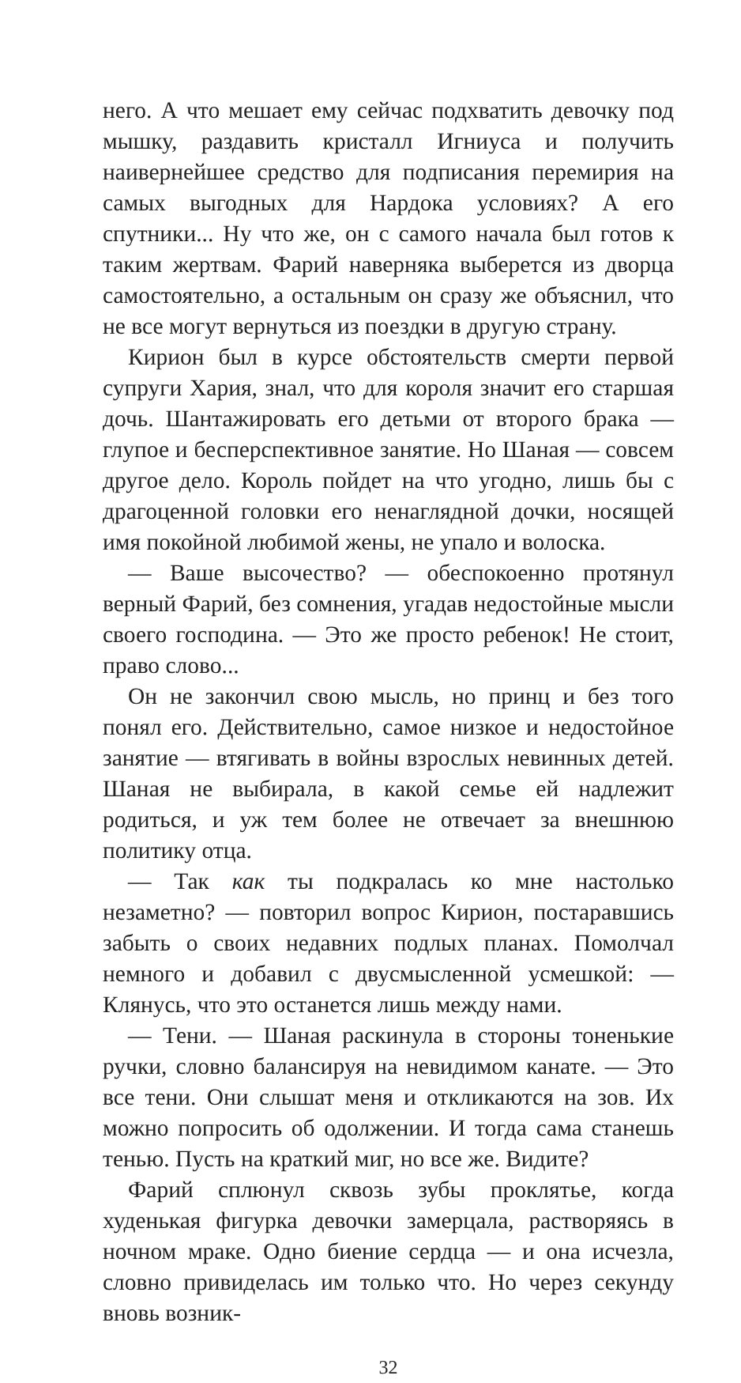него. А что мешает ему сейчас подхватить девочку под мышку, раздавить кристалл Игниуса и получить наивернейшее средство для подписания перемирия на самых выгодных для Нардока условиях? А его спутники... Ну что же, он с самого начала был готов к таким жертвам. Фарий наверняка выберется из дворца самостоятельно, а остальным он сразу же объяснил, что не все могут вернуться из поездки в другую страну.
Кирион был в курсе обстоятельств смерти первой супруги Хария, знал, что для короля значит его старшая дочь. Шантажировать его детьми от второго брака — глупое и бесперспективное занятие. Но Шаная — совсем другое дело. Король пойдет на что угодно, лишь бы с драгоценной головки его ненаглядной дочки, носящей имя покойной любимой жены, не упало и волоска.
— Ваше высочество? — обеспокоенно протянул верный Фарий, без сомнения, угадав недостойные мысли своего господина. — Это же просто ребенок! Не стоит, право слово...
Он не закончил свою мысль, но принц и без того понял его. Действительно, самое низкое и недостойное занятие — втягивать в войны взрослых невинных детей. Шаная не выбирала, в какой семье ей надлежит родиться, и уж тем более не отвечает за внешнюю политику отца.
— Так как ты подкралась ко мне настолько незаметно? — повторил вопрос Кирион, постаравшись забыть о своих недавних подлых планах. Помолчал немного и добавил с двусмысленной усмешкой: — Клянусь, что это останется лишь между нами.
— Тени. — Шаная раскинула в стороны тоненькие ручки, словно балансируя на невидимом канате. — Это все тени. Они слышат меня и откликаются на зов. Их можно попросить об одолжении. И тогда сама станешь тенью. Пусть на краткий миг, но все же. Видите?
Фарий сплюнул сквозь зубы проклятье, когда худенькая фигурка девочки замерцала, растворяясь в ночном мраке. Одно биение сердца — и она исчезла, словно привиделась им только что. Но через секунду вновь возник-
32